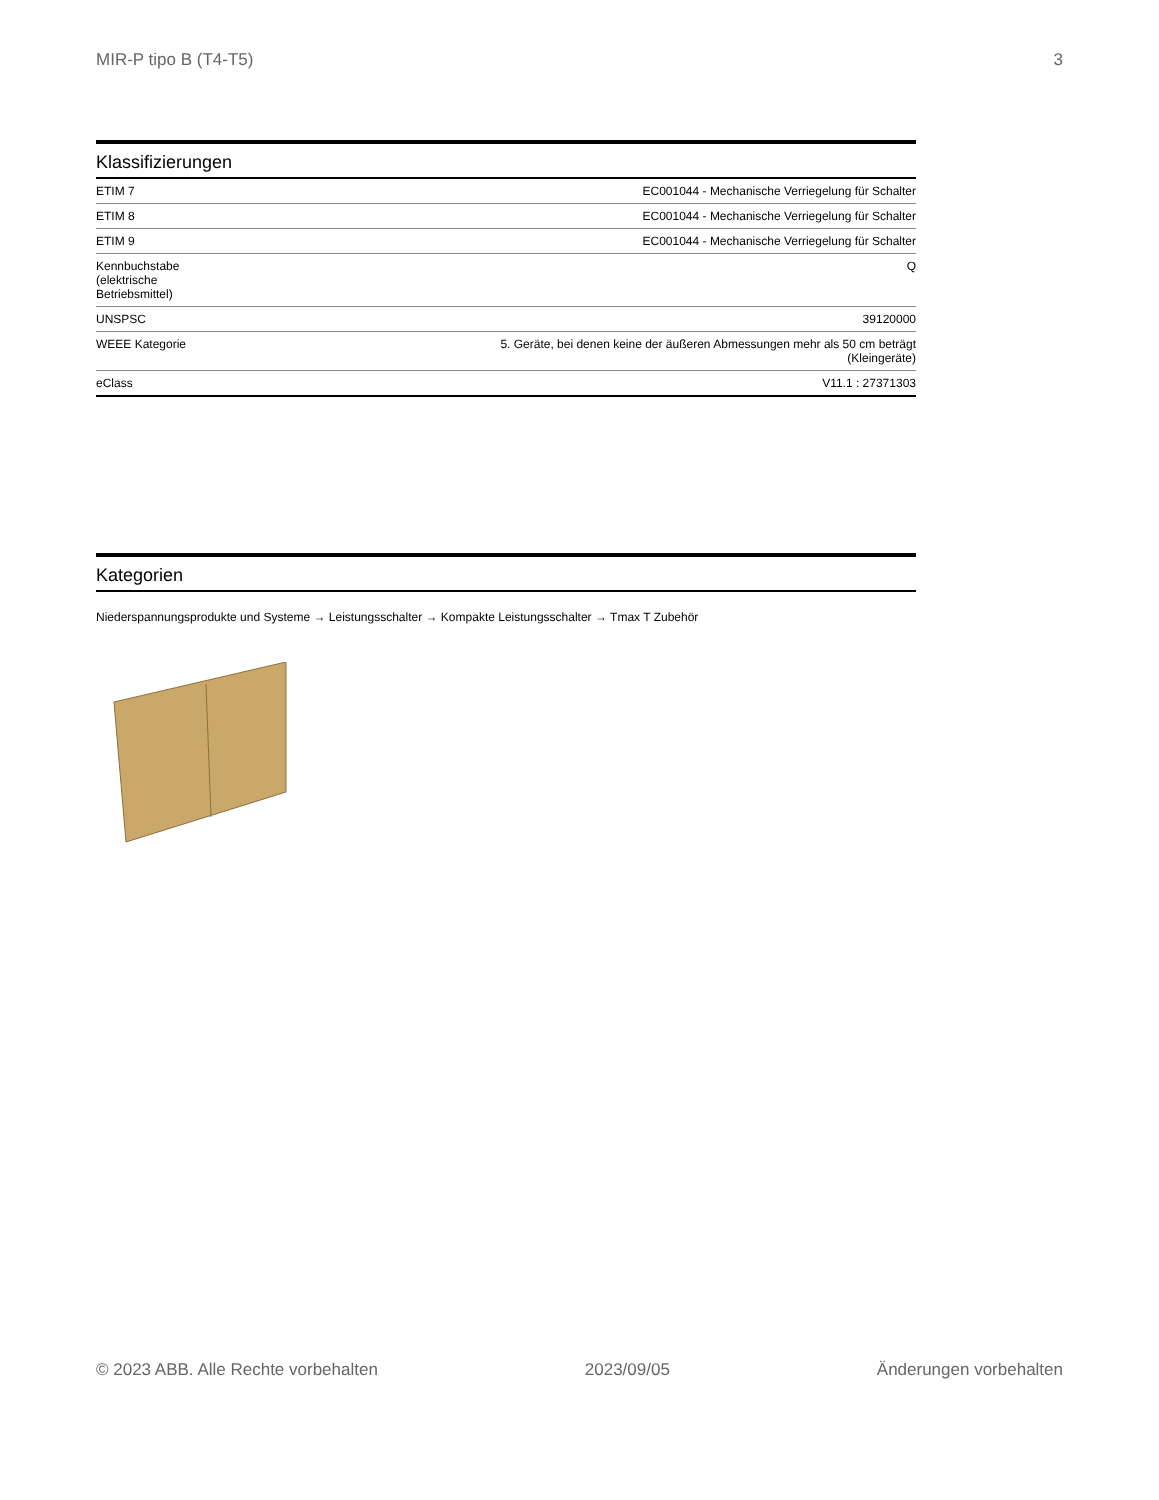MIR-P tipo B (T4-T5) 3
Klassifizierungen
| ETIM 7 | EC001044 - Mechanische Verriegelung für Schalter |
| ETIM 8 | EC001044 - Mechanische Verriegelung für Schalter |
| ETIM 9 | EC001044 - Mechanische Verriegelung für Schalter |
| Kennbuchstabe (elektrische Betriebsmittel) | Q |
| UNSPSC | 39120000 |
| WEEE Kategorie | 5. Geräte, bei denen keine der äußeren Abmessungen mehr als 50 cm beträgt (Kleingeräte) |
| eClass | V11.1 : 27371303 |
Kategorien
Niederspannungsprodukte und Systeme → Leistungsschalter → Kompakte Leistungsschalter → Tmax T Zubehör
© 2023 ABB. Alle Rechte vorbehalten 2023/09/05 Änderungen vorbehalten